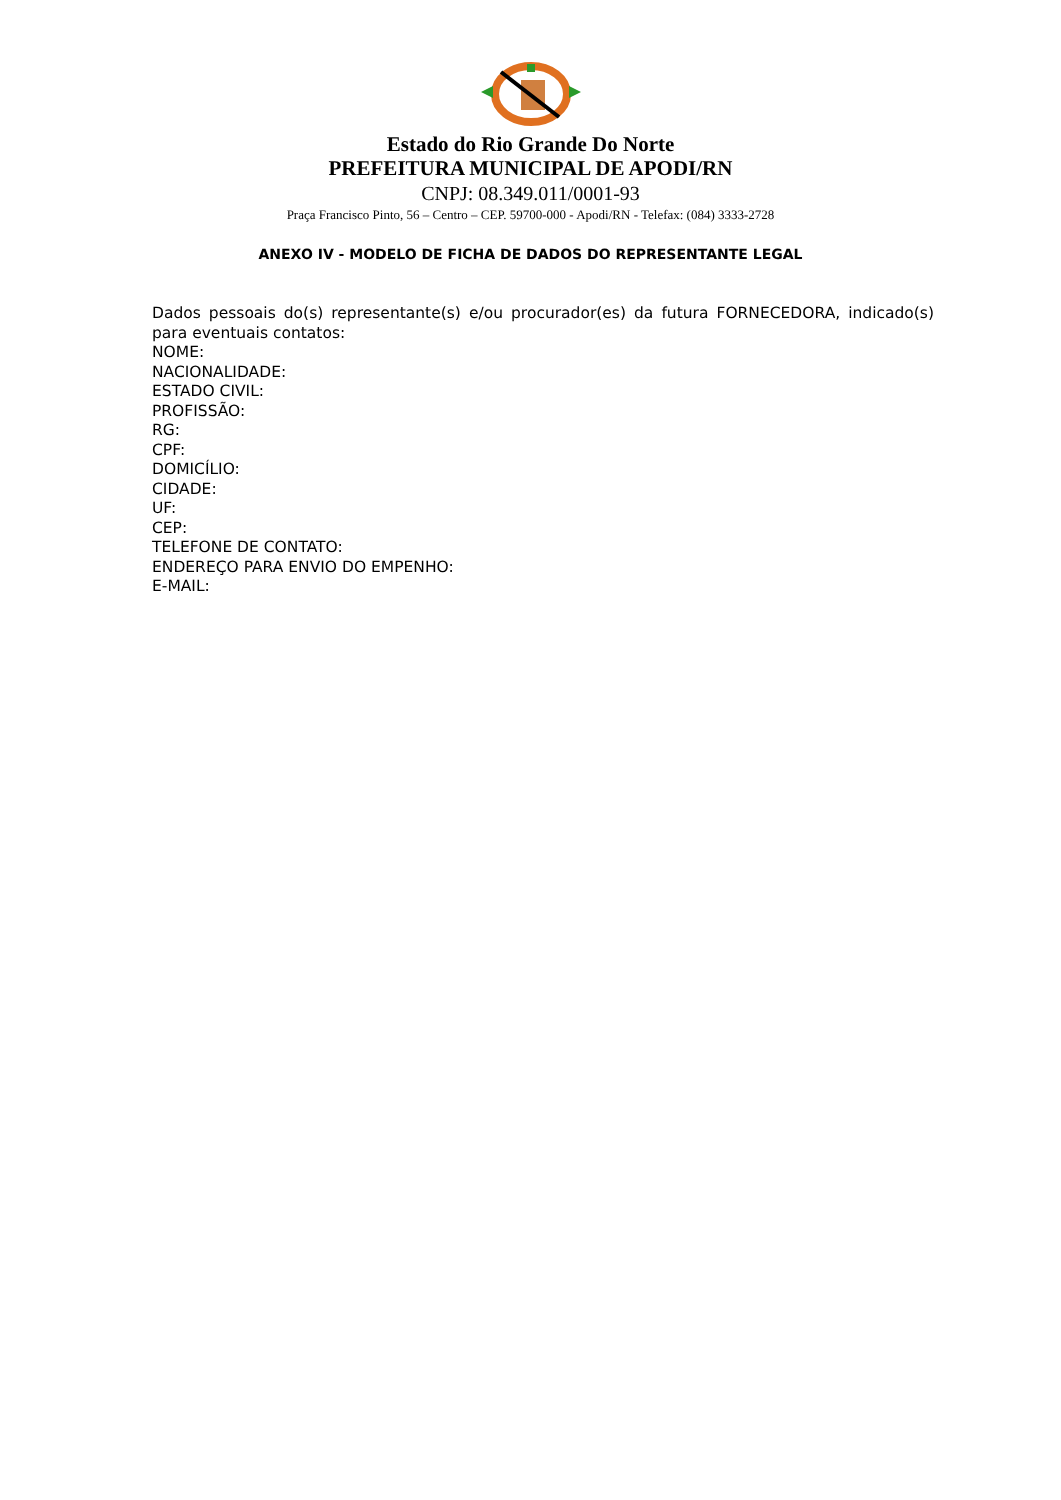Estado do Rio Grande Do Norte
PREFEITURA MUNICIPAL DE APODI/RN
CNPJ: 08.349.011/0001-93
Praça Francisco Pinto, 56 – Centro – CEP. 59700-000 - Apodi/RN - Telefax: (084) 3333-2728
ANEXO IV - MODELO DE FICHA DE DADOS DO REPRESENTANTE LEGAL
Dados pessoais do(s) representante(s) e/ou procurador(es) da futura FORNECEDORA, indicado(s) para eventuais contatos:
NOME:
NACIONALIDADE:
ESTADO CIVIL:
PROFISSÃO:
RG:
CPF:
DOMICÍLIO:
CIDADE:
UF:
CEP:
TELEFONE DE CONTATO:
ENDEREÇO PARA ENVIO DO EMPENHO:
E-MAIL: